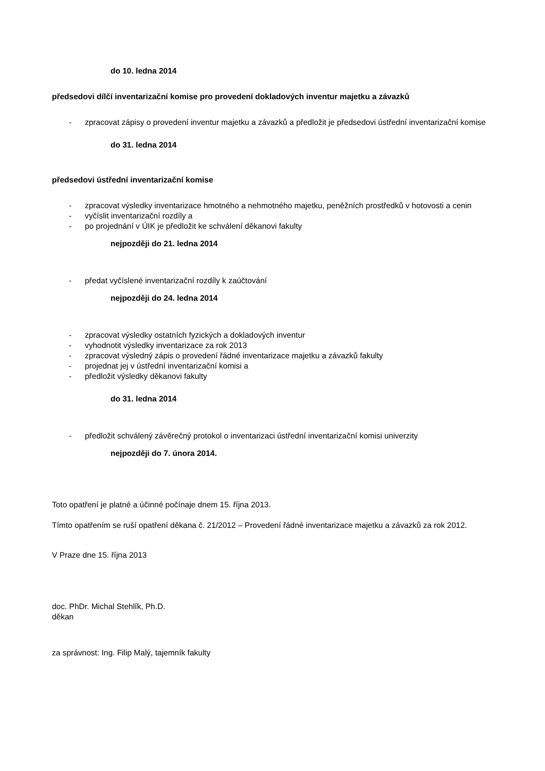do 10. ledna 2014
předsedovi dílčí inventarizační komise pro provedení dokladových inventur majetku a závazků
- zpracovat zápisy o provedení inventur majetku a závazků a předložit je předsedovi ústřední inventarizační komise
do 31. ledna 2014
předsedovi ústřední inventarizační komise
- zpracovat výsledky inventarizace hmotného a nehmotného majetku, peněžních prostředků v hotovosti a cenin
- vyčíslit inventarizační rozdíly a
- po projednání v ÚIK je předložit ke schválení děkanovi fakulty
nejpozději do 21. ledna 2014
- předat vyčíslené inventarizační rozdíly k zaúčtování
nejpozději do 24. ledna 2014
- zpracovat výsledky ostatních fyzických a dokladových inventur
- vyhodnotit výsledky inventarizace za rok 2013
- zpracovat výsledný zápis o provedení řádné inventarizace majetku a závazků fakulty
- projednat jej v ústřední inventarizační komisi a
- předložit výsledky děkanovi fakulty
do 31. ledna 2014
- předložit schválený závěrečný protokol o inventarizaci ústřední inventarizační komisi univerzity
nejpozději do 7. února 2014.
Toto opatření je platné a účinné počínaje dnem 15. října 2013.
Tímto opatřením se ruší opatření děkana č. 21/2012 – Provedení řádné inventarizace majetku a závazků za rok 2012.
V Praze dne 15. října 2013
doc. PhDr. Michal Stehlík, Ph.D.
děkan
za správnost: Ing. Filip Malý, tajemník fakulty